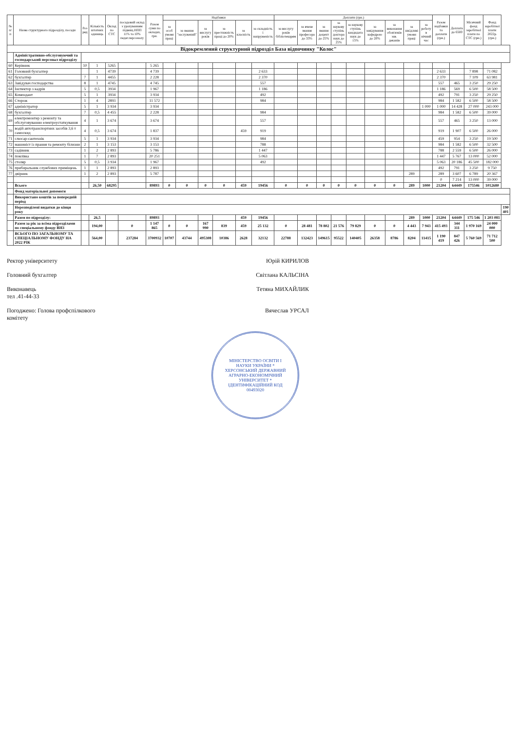| № п/п | Назва структурного підрозділу, посади | Роз ряд | Кількість штатних одиниць | Оклад по СТС | посадовий оклад з урахуванням підвищ.НПП 11% та 10% педаг.персоналу | Разом суми по окладах, грн. | Надбавки | | | | | | Доплати (грн.) | | | | | | | | | Разом надбавки та доплати (грн.) | Доплата до 6500 | Місячний фонд заробітної плати по СТС (грн.) | Фонд заробітної плати 2022р. (грн.) | |
| --- | --- | --- | --- | --- | --- | --- | --- | --- | --- | --- | --- | --- | --- | --- | --- | --- | --- | --- | --- | --- | --- | --- | --- | --- | --- | --- |
| | | | | | | | за особ умови праці | за звання "заслужений" | за вислугу років | за престижність праці до 20% | за класність | за складність і напруженість | за вислугу років бібліотекарям | за вчене звання професора до 33% | за звання доцент до 25% | за наукову ступінь доктора наук до 25% | за наукову ступінь кандидата наук до 15% | за завідування кафедрою до 20% | за виконання обов'язків зав. деканів | за шкідливі умови праці | за роботу в нічний час | | | | | |
| Відокремлений структурний підрозділ База відпочинку "Колос" | | | | | | | | | | | | | | | | | | | | | | | | | | |
| | Адміністративно-обслуговуючий та господарський персонал підрозділу | | | | | | | | | | | | | | | | | | | | | | | | | |
| 60 | Керівник | 10 | 1 | 5265 | | 5 265 | | | | | | | | | | | | | | | | | | | | |
| 61 | Головний бухгалтер | | 1 | 4739 | | 4 739 | | | | | | 2 633 | | | | | | | | | | 2 633 | | 7 898 | 71 082 | |
| 62 | бухгалтер | 7 | 1 | 4455 | | 2 228 | | | | | | 2 370 | | | | | | | | | | 2 370 | | 7 109 | 63 981 | |
| 63 | Завідувач господарства | 8 | 1 | 4745 | | 4 745 | | | | | | 557 | | | | | | | | | | 557 | 465 | 3 250 | 29 250 | |
| 64 | Інспектор з кадрів | 5 | 0,5 | 3934 | | 1 967 | | | | | | 1 186 | | | | | | | | | | 1 186 | 569 | 6 500 | 58 500 | |
| 65 | Комендант | 5 | 1 | 3934 | | 3 934 | | | | | | 492 | | | | | | | | | | 492 | 791 | 3 250 | 29 250 | |
| 66 | Сторож | 1 | 4 | 2893 | | 11 572 | | | | | | 984 | | | | | | | | | | 984 | 1 582 | 6 500 | 58 500 | |
| 67 | адміністратор | 5 | 1 | 3 934 | | 3 934 | | | | | | | | | | | | | | | 1 000 | 1 000 | 14 428 | 27 000 | 243 000 | |
| 68 | бухгалтер | 7 | 0,5 | 4 455 | | 2 228 | | | | | | 984 | | | | | | | | | | 984 | 1 582 | 6 500 | 39 000 | |
| 69 | електромонтер з ремонту та обслуговуванню електроустаткування | 4 | 1 | 3 674 | | 3 674 | | | | | | 557 | | | | | | | | | | 557 | 465 | 3 250 | 13 000 | |
| 70 | водій автотранспортних засобів 3,6 т самоскид | 4 | 0,5 | 3 674 | | 1 837 | | | | | 459 | 919 | | | | | | | | | | 919 | 1 907 | 6 500 | 26 000 | |
| 71 | слюсар-сантехнік | 5 | 1 | 3 934 | | 3 934 | | | | | | 984 | | | | | | | | | | 459 | 954 | 3 250 | 19 500 | |
| 72 | машиніст із прання та ремонту білизни | 2 | 1 | 3 153 | | 3 153 | | | | | | 788 | | | | | | | | | | 984 | 1 582 | 6 500 | 32 500 | |
| 73 | садівник | 1 | 2 | 2 893 | | 5 786 | | | | | | 1 447 | | | | | | | | | | 788 | 2 559 | 6 500 | 26 000 | |
| 74 | покоївка | 1 | 7 | 2 893 | | 20 251 | | | | | | 5 063 | | | | | | | | | | 1 447 | 5 767 | 13 000 | 52 000 | |
| 75 | столяр | 5 | 0,5 | 3 934 | | 1 967 | | | | | | 492 | | | | | | | | | | 5 063 | 20 186 | 45 500 | 182 000 | |
| 76 | прибиральник службових приміщень | 1 | 1 | 2 893 | | 2 893 | | | | | | | | | | | | | | | | 492 | 791 | 3 250 | 9 750 | |
| 77 | двірник | 1 | 2 | 2 893 | | 5 787 | | | | | | | | | | | | | | 289 | | 289 | 3 607 | 6 789 | 20 367 | |
| | | | | | | | | | | | | | | | | | | | | | | 0 | 7 214 | 13 000 | 39 000 | |
| | Всього | | 26,50 | 68295 | | 89893 | 0 | 0 | 0 | 0 | 459 | 19456 | 0 | 0 | 0 | 0 | 0 | 0 | 0 | 289 | 1000 | 21204 | 64449 | 175546 | 1012680 | |
| | Фонд матеріальної допомоги | | | | | | | | | | | | | | | | | | | | | | | | | |
| | Використано коштів за попередній період | | | | | | | | | | | | | | | | | | | | | | | | | |
| | Нерозподілені видатки до кінця року | | | | | | | | | | | | | | | | | | | | | | | | | 190 401 |
| | Разом по підрозділу: | | 26,5 | | | 89893 | | | | | 459 | 19456 | | | | | | | | 289 | 1000 | 21204 | 64449 | 175 546 | 1 203 081 | |
| | Разом за рік за всіма підрозділами по спеціальному фонду ВНЗ | | 194,00 | | 0 | 1 147 865 | 0 | 0 | 167 990 | 839 | 459 | 25 132 | 0 | 28 481 | 78 802 | 21 576 | 79 829 | 0 | 0 | 4 443 | 7 943 | 415 493 | 344 311 | 1 970 169 | 24 000 000 | |
| | ВСЬОГО ПО ЗАГАЛЬНОМУ ТА СПЕЦІАЛЬНОМУ ФОНДУ НА 2022 РІК | | 564,00 | | 237284 | 3700932 | 10707 | 43744 | 495308 | 10386 | 2628 | 32132 | 22788 | 132423 | 149615 | 95522 | 140405 | 26358 | 8786 | 8204 | 11415 | 1 190 419 | 847 426 | 5 760 569 | 71 712 500 | |
Ректор університету Юрій КИРИЛОВ
Головний бухгалтер Світлана КАЛЬСІНА
Виконавець
тел .41-44-33 Тетяна МИХАЙЛИК
Погоджено: Голова профспілкового
комітету Вячеслав УРСАЛ
МІНІСТЕРСТВО ОСВІТИ І НАУКИ УКРАЇНИ * ХЕРСОНСЬКИЙ ДЕРЖАВНИЙ АГРАРНО-ЕКОНОМІЧНИЙ УНІВЕРСИТЕТ * ІДЕНТИФІКАЦІЙНИЙ КОД 00493020